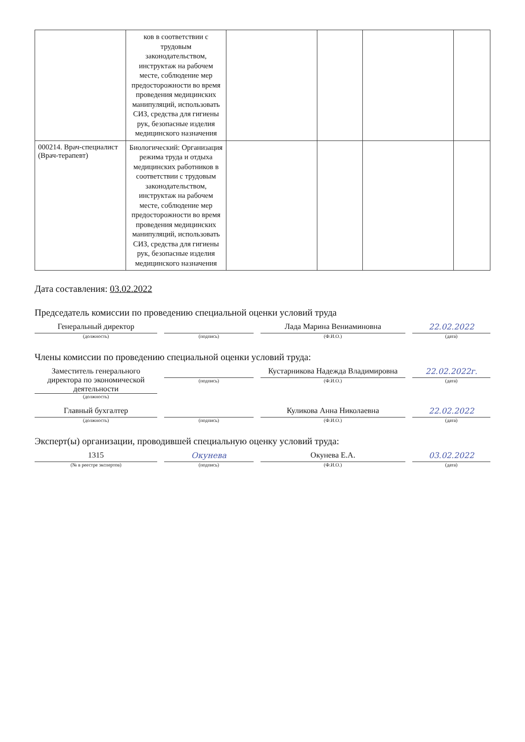| | ков в соответствии с трудовым законодательством, инструктаж на рабочем месте, соблюдение мер предосторожности во время проведения медицинских манипуляций, использовать СИЗ, средства для гигиены рук, безопасные изделия медицинского назначения | | | | |
| 000214. Врач-специалист (Врач-терапевт) | Биологический: Организация режима труда и отдыха медицинских работников в соответствии с трудовым законодательством, инструктаж на рабочем месте, соблюдение мер предосторожности во время проведения медицинских манипуляций, использовать СИЗ, средства для гигиены рук, безопасные изделия медицинского назначения | | | | |
Дата составления: 03.02.2022
Председатель комиссии по проведению специальной оценки условий труда
Генеральный директор
(должность)
(подпись)
Лада Марина Вениаминовна
(Ф.И.О.)
22.02.2022
(дата)
Члены комиссии по проведению специальной оценки условий труда:
Заместитель генерального директора по экономической деятельности
(должность)
(подпись)
Кустарникова Надежда Владимировна
(Ф.И.О.)
22.02.2022г.
(дата)
Главный бухгалтер
(должность)
(подпись)
Куликова Анна Николаевна
(Ф.И.О.)
22.02.2022
(дата)
Эксперт(ы) организации, проводившей специальную оценку условий труда:
1315
(№ в реестре экспертов)
Окунева
(подпись)
Окунева Е.А.
(Ф.И.О.)
03.02.2022
(дата)